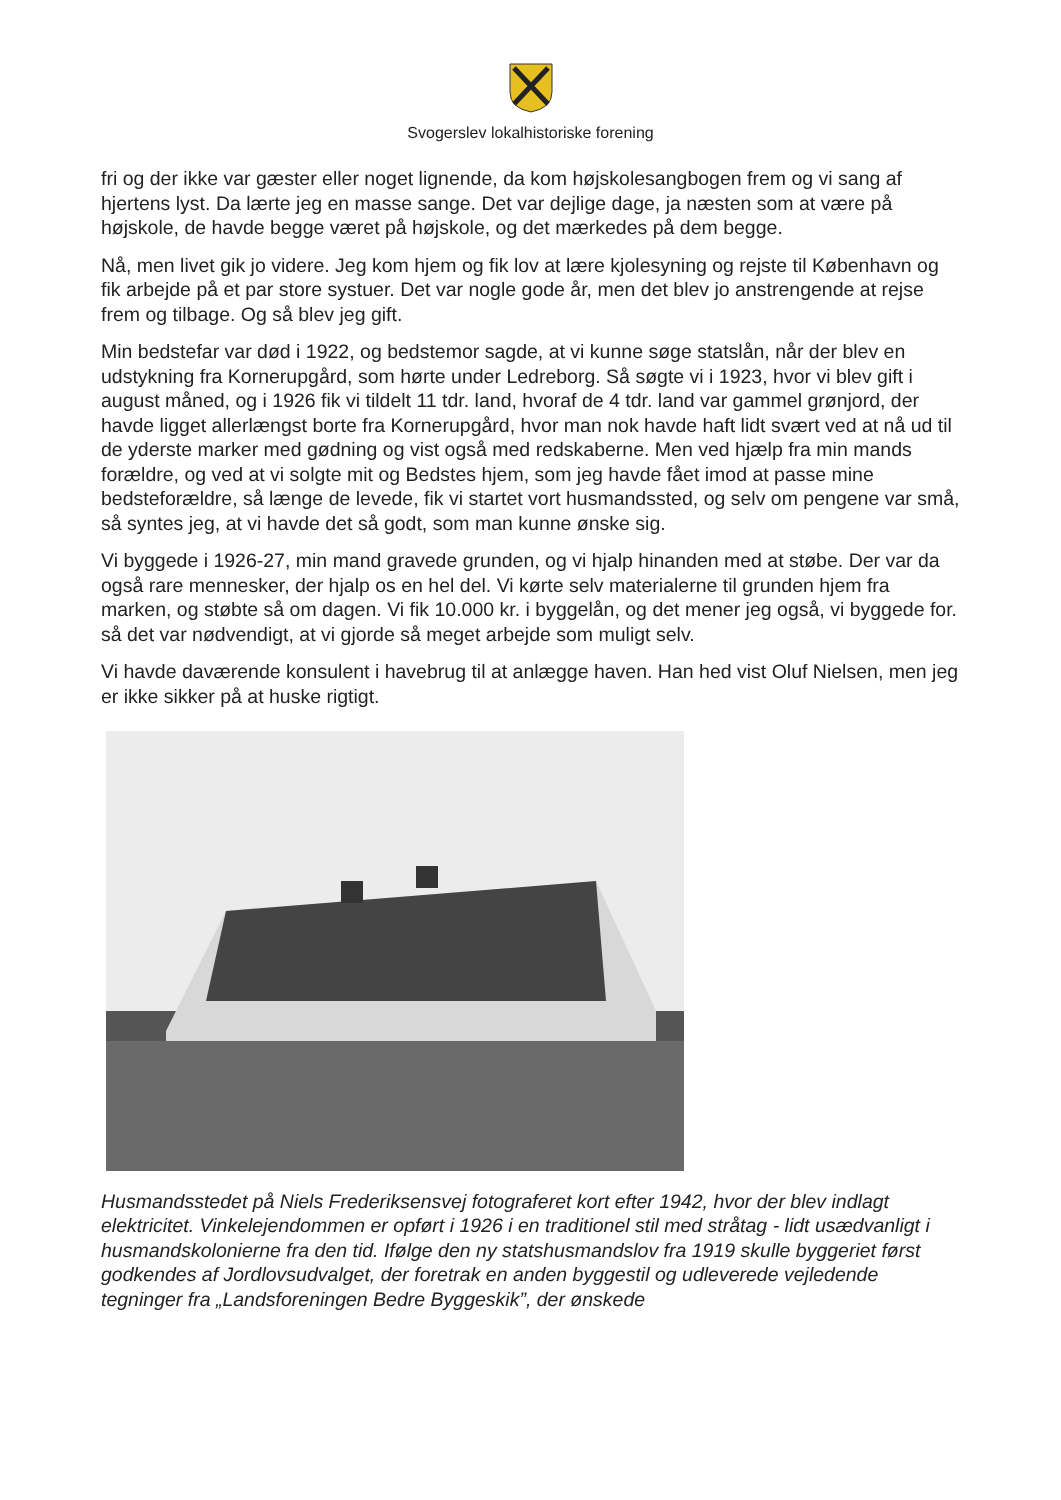Svogerslev lokalhistoriske forening
fri og der ikke var gæster eller noget lignende, da kom højskolesangbogen frem og vi sang af hjertens lyst. Da lærte jeg en masse sange. Det var dejlige dage, ja næsten som at være på højskole, de havde begge været på højskole, og det mærkedes på dem begge.
Nå, men livet gik jo videre. Jeg kom hjem og fik lov at lære kjolesyning og rejste til København og fik arbejde på et par store systuer. Det var nogle gode år, men det blev jo anstrengende at rejse frem og tilbage. Og så blev jeg gift.
Min bedstefar var død i 1922, og bedstemor sagde, at vi kunne søge statslån, når der blev en udstykning fra Kornerupgård, som hørte under Ledreborg. Så søgte vi i 1923, hvor vi blev gift i august måned, og i 1926 fik vi tildelt 11 tdr. land, hvoraf de 4 tdr. land var gammel grønjord, der havde ligget allerlængst borte fra Kornerupgård, hvor man nok havde haft lidt svært ved at nå ud til de yderste marker med gødning og vist også med redskaberne. Men ved hjælp fra min mands forældre, og ved at vi solgte mit og Bedstes hjem, som jeg havde fået imod at passe mine bedsteforældre, så længe de levede, fik vi startet vort husmandssted, og selv om pengene var små, så syntes jeg, at vi havde det så godt, som man kunne ønske sig.
Vi byggede i 1926-27, min mand gravede grunden, og vi hjalp hinanden med at støbe. Der var da også rare mennesker, der hjalp os en hel del. Vi kørte selv materialerne til grunden hjem fra marken, og støbte så om dagen. Vi fik 10.000 kr. i byggelån, og det mener jeg også, vi byggede for. så det var nødvendigt, at vi gjorde så meget arbejde som muligt selv.
Vi havde daværende konsulent i havebrug til at anlægge haven. Han hed vist Oluf Nielsen, men jeg er ikke sikker på at huske rigtigt.
Husmandsstedet på Niels Frederiksensvej fotograferet kort efter 1942, hvor der blev indlagt elektricitet. Vinkelejendommen er opført i 1926 i en traditionel stil med stråtag - lidt usædvanligt i husmandskolonierne fra den tid. Ifølge den ny statshusmandslov fra 1919 skulle byggeriet først godkendes af Jordlovsudvalget, der foretrak en anden byggestil og udleverede vejledende tegninger fra „Landsforeningen Bedre Byggeskik”, der ønskede